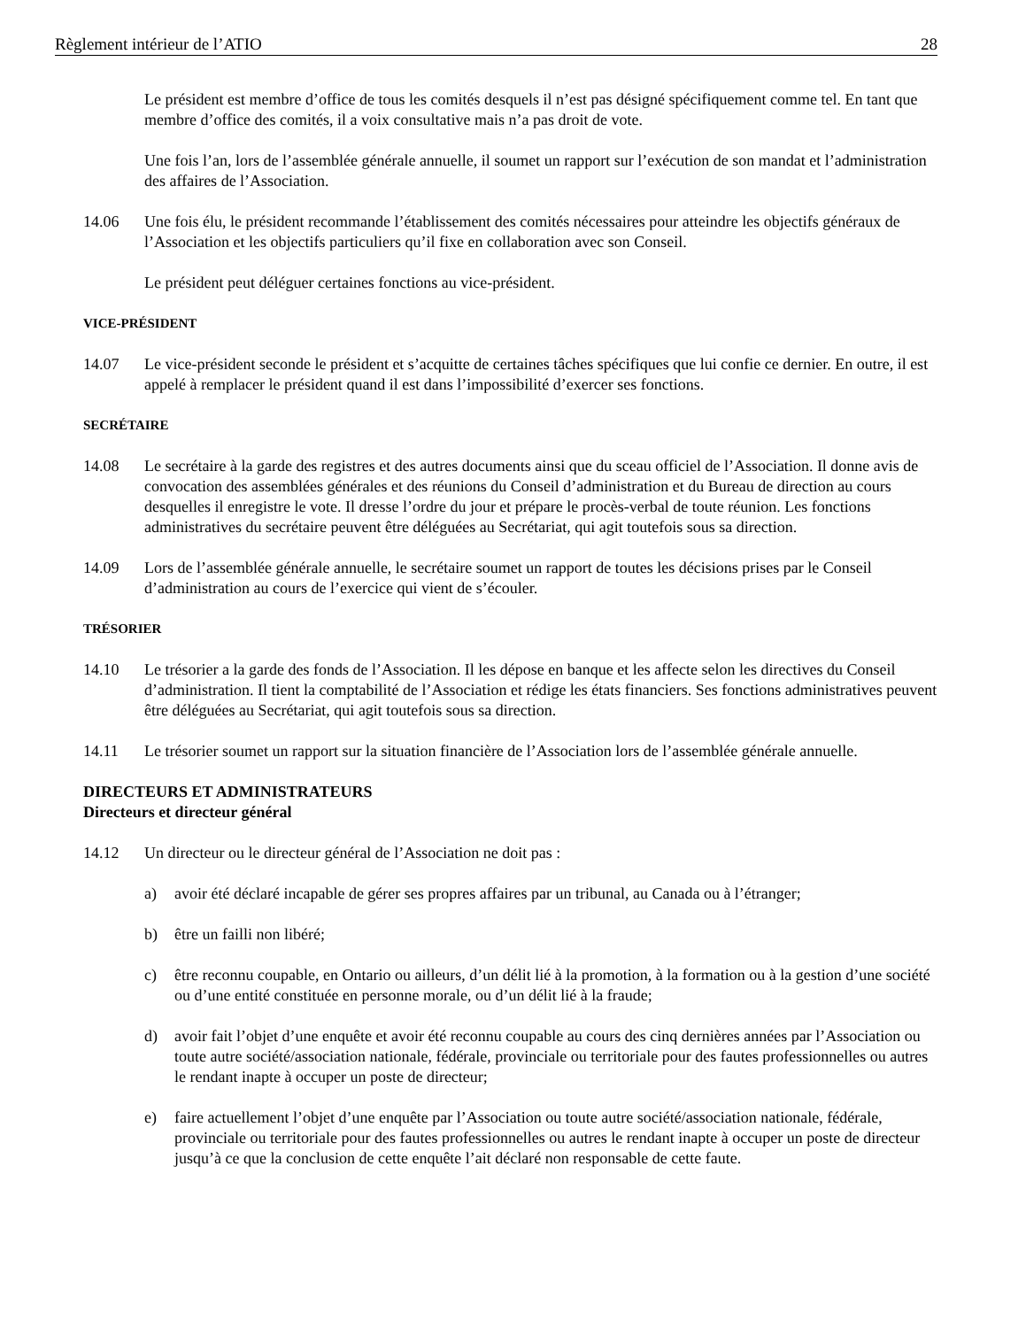Règlement intérieur de l’ATIO 28
Le président est membre d’office de tous les comités desquels il n’est pas désigné spécifiquement comme tel. En tant que membre d’office des comités, il a voix consultative mais n’a pas droit de vote.
Une fois l’an, lors de l’assemblée générale annuelle, il soumet un rapport sur l’exécution de son mandat et l’administration des affaires de l’Association.
14.06 Une fois élu, le président recommande l’établissement des comités nécessaires pour atteindre les objectifs généraux de l’Association et les objectifs particuliers qu’il fixe en collaboration avec son Conseil.
Le président peut déléguer certaines fonctions au vice-président.
VICE-PRÉSIDENT
14.07 Le vice-président seconde le président et s’acquitte de certaines tâches spécifiques que lui confie ce dernier. En outre, il est appelé à remplacer le président quand il est dans l’impossibilité d’exercer ses fonctions.
SECRÉTAIRE
14.08 Le secrétaire à la garde des registres et des autres documents ainsi que du sceau officiel de l’Association. Il donne avis de convocation des assemblées générales et des réunions du Conseil d’administration et du Bureau de direction au cours desquelles il enregistre le vote. Il dresse l’ordre du jour et prépare le procès-verbal de toute réunion. Les fonctions administratives du secrétaire peuvent être déléguées au Secrétariat, qui agit toutefois sous sa direction.
14.09 Lors de l’assemblée générale annuelle, le secrétaire soumet un rapport de toutes les décisions prises par le Conseil d’administration au cours de l’exercice qui vient de s’écouler.
TRÉSORIER
14.10 Le trésorier a la garde des fonds de l’Association. Il les dépose en banque et les affecte selon les directives du Conseil d’administration. Il tient la comptabilité de l’Association et rédige les états financiers. Ses fonctions administratives peuvent être déléguées au Secrétariat, qui agit toutefois sous sa direction.
14.11 Le trésorier soumet un rapport sur la situation financière de l’Association lors de l’assemblée générale annuelle.
DIRECTEURS ET ADMINISTRATEURS
Directeurs et directeur général
14.12 Un directeur ou le directeur général de l’Association ne doit pas :
a) avoir été déclaré incapable de gérer ses propres affaires par un tribunal, au Canada ou à l’étranger;
b) être un failli non libéré;
c) être reconnu coupable, en Ontario ou ailleurs, d’un délit lié à la promotion, à la formation ou à la gestion d’une société ou d’une entité constituée en personne morale, ou d’un délit lié à la fraude;
d) avoir fait l’objet d’une enquête et avoir été reconnu coupable au cours des cinq dernières années par l’Association ou toute autre société/association nationale, fédérale, provinciale ou territoriale pour des fautes professionnelles ou autres le rendant inapte à occuper un poste de directeur;
e) faire actuellement l’objet d’une enquête par l’Association ou toute autre société/association nationale, fédérale, provinciale ou territoriale pour des fautes professionnelles ou autres le rendant inapte à occuper un poste de directeur jusqu’à ce que la conclusion de cette enquête l’ait déclaré non responsable de cette faute.